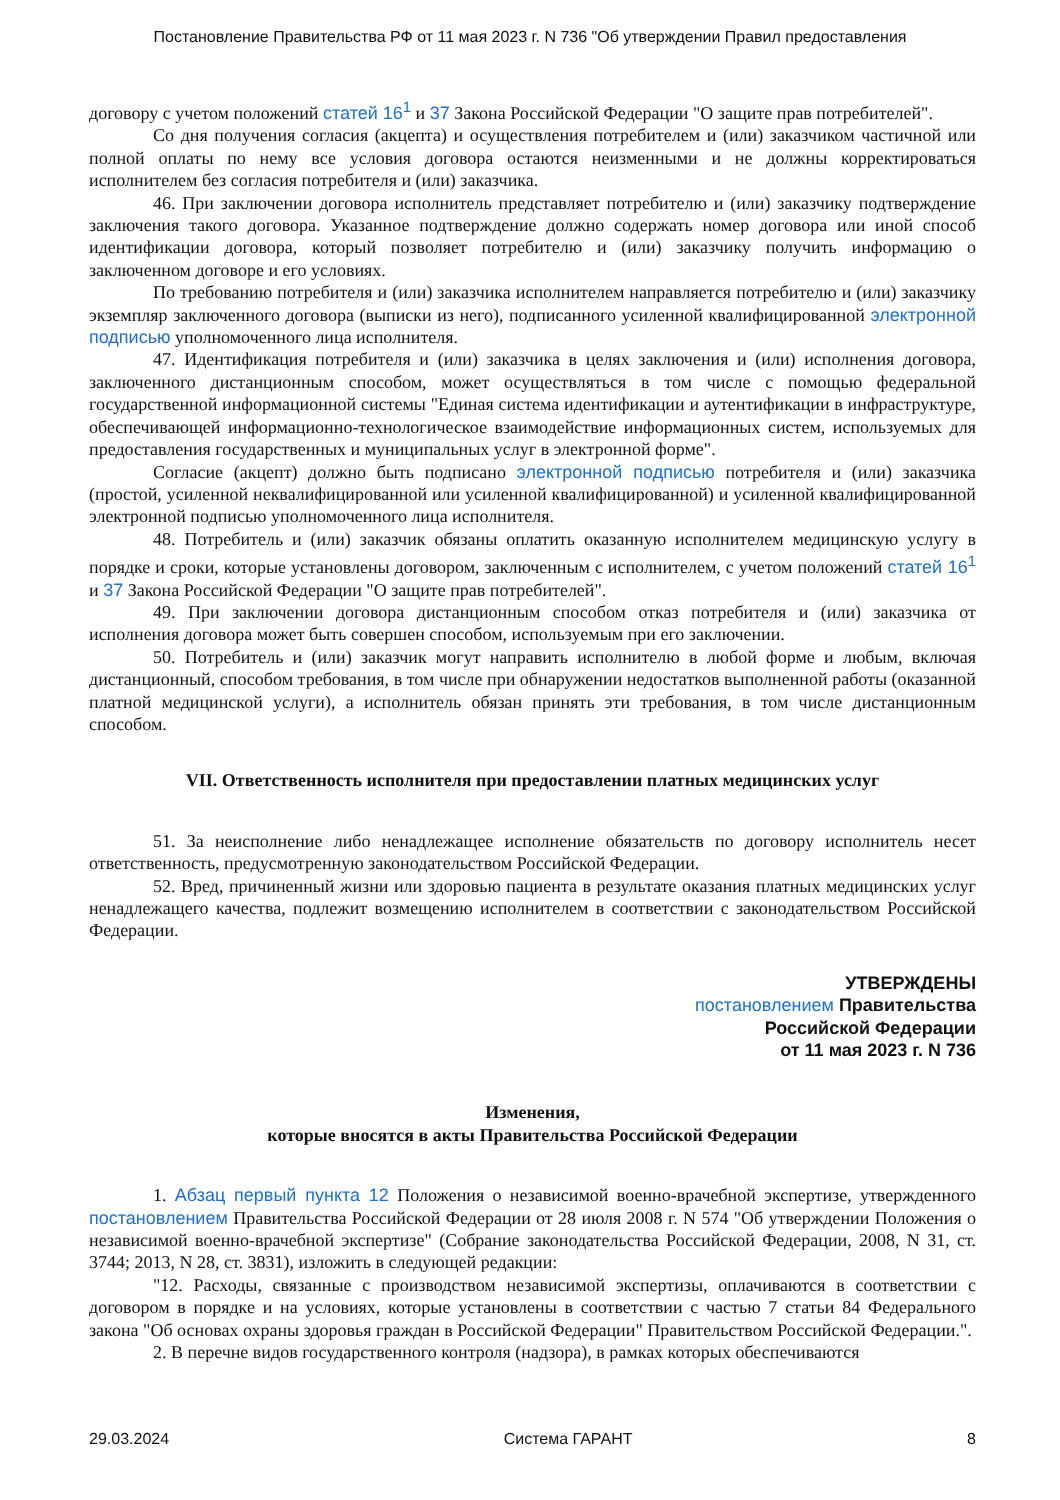Постановление Правительства РФ от 11 мая 2023 г. N 736 "Об утверждении Правил предоставления
договору с учетом положений статей 16<sup>1</sup> и 37 Закона Российской Федерации "О защите прав потребителей".
Со дня получения согласия (акцепта) и осуществления потребителем и (или) заказчиком частичной или полной оплаты по нему все условия договора остаются неизменными и не должны корректироваться исполнителем без согласия потребителя и (или) заказчика.
46. При заключении договора исполнитель представляет потребителю и (или) заказчику подтверждение заключения такого договора. Указанное подтверждение должно содержать номер договора или иной способ идентификации договора, который позволяет потребителю и (или) заказчику получить информацию о заключенном договоре и его условиях.
По требованию потребителя и (или) заказчика исполнителем направляется потребителю и (или) заказчику экземпляр заключенного договора (выписки из него), подписанного усиленной квалифицированной электронной подписью уполномоченного лица исполнителя.
47. Идентификация потребителя и (или) заказчика в целях заключения и (или) исполнения договора, заключенного дистанционным способом, может осуществляться в том числе с помощью федеральной государственной информационной системы "Единая система идентификации и аутентификации в инфраструктуре, обеспечивающей информационно-технологическое взаимодействие информационных систем, используемых для предоставления государственных и муниципальных услуг в электронной форме".
Согласие (акцепт) должно быть подписано электронной подписью потребителя и (или) заказчика (простой, усиленной неквалифицированной или усиленной квалифицированной) и усиленной квалифицированной электронной подписью уполномоченного лица исполнителя.
48. Потребитель и (или) заказчик обязаны оплатить оказанную исполнителем медицинскую услугу в порядке и сроки, которые установлены договором, заключенным с исполнителем, с учетом положений статей 16<sup>1</sup> и 37 Закона Российской Федерации "О защите прав потребителей".
49. При заключении договора дистанционным способом отказ потребителя и (или) заказчика от исполнения договора может быть совершен способом, используемым при его заключении.
50. Потребитель и (или) заказчик могут направить исполнителю в любой форме и любым, включая дистанционный, способом требования, в том числе при обнаружении недостатков выполненной работы (оказанной платной медицинской услуги), а исполнитель обязан принять эти требования, в том числе дистанционным способом.
VII. Ответственность исполнителя при предоставлении платных медицинских услуг
51. За неисполнение либо ненадлежащее исполнение обязательств по договору исполнитель несет ответственность, предусмотренную законодательством Российской Федерации.
52. Вред, причиненный жизни или здоровью пациента в результате оказания платных медицинских услуг ненадлежащего качества, подлежит возмещению исполнителем в соответствии с законодательством Российской Федерации.
УТВЕРЖДЕНЫ
постановлением Правительства
Российской Федерации
от 11 мая 2023 г. N 736
Изменения,
которые вносятся в акты Правительства Российской Федерации
1. Абзац первый пункта 12 Положения о независимой военно-врачебной экспертизе, утвержденного постановлением Правительства Российской Федерации от 28 июля 2008 г. N 574 "Об утверждении Положения о независимой военно-врачебной экспертизе" (Собрание законодательства Российской Федерации, 2008, N 31, ст. 3744; 2013, N 28, ст. 3831), изложить в следующей редакции:
"12. Расходы, связанные с производством независимой экспертизы, оплачиваются в соответствии с договором в порядке и на условиях, которые установлены в соответствии с частью 7 статьи 84 Федерального закона "Об основах охраны здоровья граждан в Российской Федерации" Правительством Российской Федерации.".
2. В перечне видов государственного контроля (надзора), в рамках которых обеспечиваются
29.03.2024 Система ГАРАНТ 8